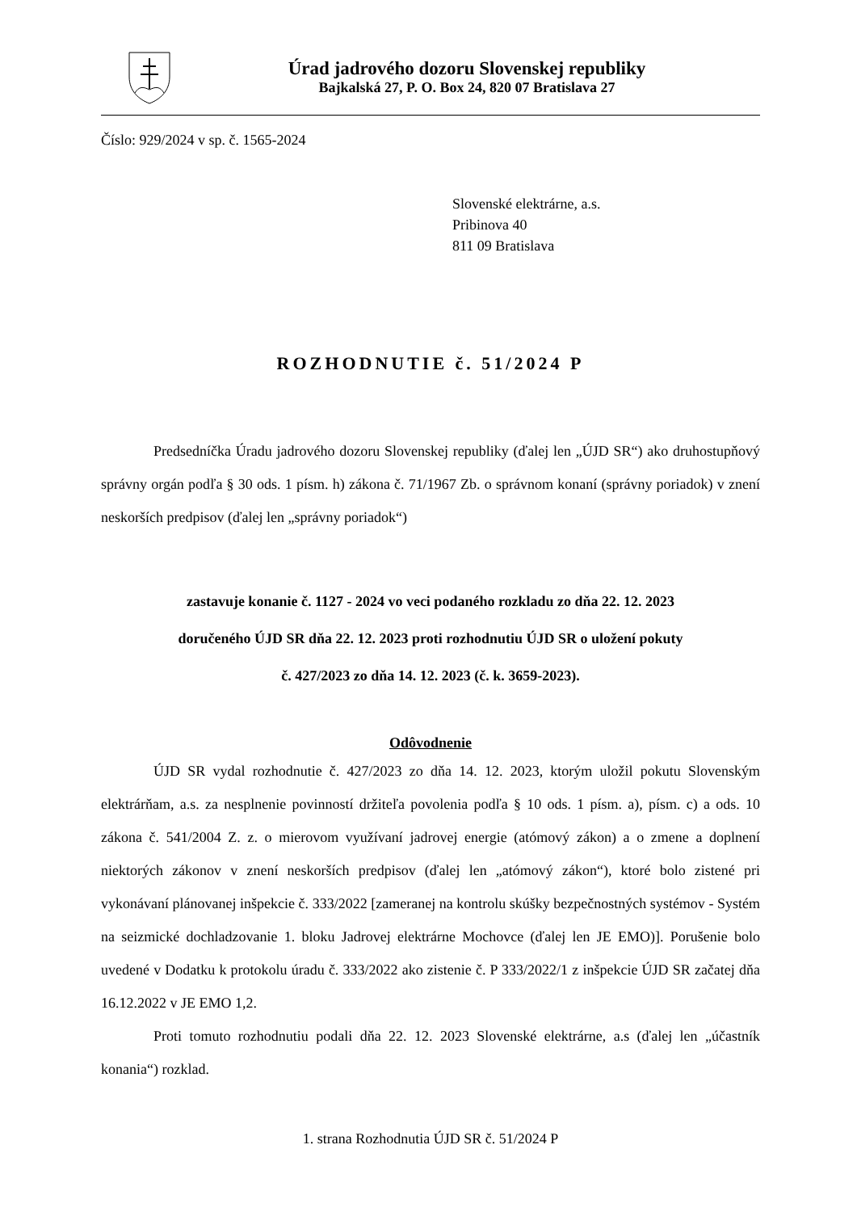Úrad jadrového dozoru Slovenskej republiky
Bajkalská 27, P. O. Box 24, 820 07 Bratislava 27
Číslo: 929/2024 v sp. č. 1565-2024
Slovenské elektrárne, a.s.
Pribinova 40
811 09 Bratislava
ROZHODNUTIE č. 51/2024 P
Predsedníčka Úradu jadrového dozoru Slovenskej republiky (ďalej len „ÚJD SR“) ako druhostupňový správny orgán podľa § 30 ods. 1 písm. h) zákona č. 71/1967 Zb. o správnom konaní (správny poriadok) v znení neskorších predpisov (ďalej len „správny poriadok“)
zastavuje konanie č. 1127 - 2024 vo veci podaného rozkladu zo dňa 22. 12. 2023
doručeného ÚJD SR dňa 22. 12. 2023 proti rozhodnutiu ÚJD SR o uložení pokuty
č. 427/2023 zo dňa 14. 12. 2023 (č. k. 3659-2023).
Odôvodnenie
ÚJD SR vydal rozhodnutie č. 427/2023 zo dňa 14. 12. 2023, ktorým uložil pokutu Slovenským elektrárňam, a.s. za nesplnenie povinností držiteľa povolenia podľa § 10 ods. 1 písm. a), písm. c) a ods. 10 zákona č. 541/2004 Z. z. o mierovom využívaní jadrovej energie (atómový zákon) a o zmene a doplnení niektorých zákonov v znení neskorších predpisov (ďalej len „atómový zákon“), ktoré bolo zistené pri vykonávaní plánovanej inšpekcie č. 333/2022 [zameranej na kontrolu skúšky bezpečnostných systémov - Systém na seizmické dochladzovanie 1. bloku Jadrovej elektrárne Mochovce (ďalej len JE EMO)]. Porušenie bolo uvedené v Dodatku k protokolu úradu č. 333/2022 ako zistenie č. P 333/2022/1 z inšpekcie ÚJD SR začatej dňa 16.12.2022 v JE EMO 1,2.
Proti tomuto rozhodnutiu podali dňa 22. 12. 2023 Slovenské elektrárne, a.s (ďalej len „účastník konania“) rozklad.
1. strana Rozhodnutia ÚJD SR č. 51/2024 P